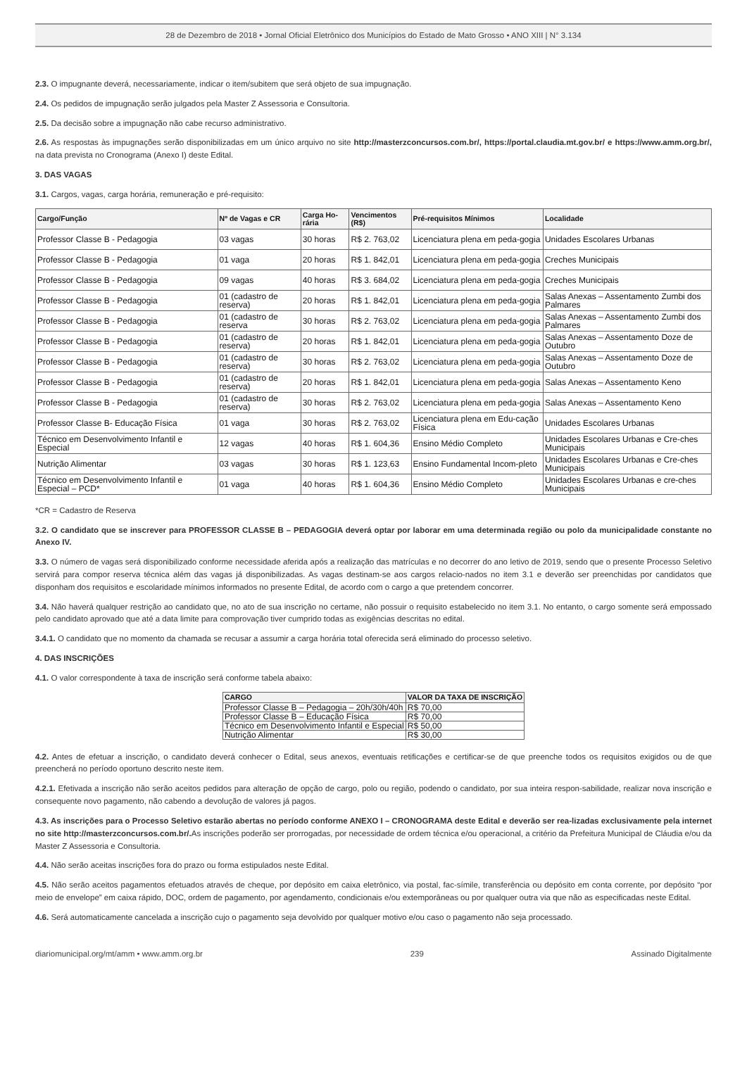28 de Dezembro de 2018 • Jornal Oficial Eletrônico dos Municípios do Estado de Mato Grosso • ANO XIII | N° 3.134
2.3. O impugnante deverá, necessariamente, indicar o item/subitem que será objeto de sua impugnação.
2.4. Os pedidos de impugnação serão julgados pela Master Z Assessoria e Consultoria.
2.5. Da decisão sobre a impugnação não cabe recurso administrativo.
2.6. As respostas às impugnações serão disponibilizadas em um único arquivo no site http://masterzconcursos.com.br/, https://portal.claudia.mt.gov.br/ e https://www.amm.org.br/, na data prevista no Cronograma (Anexo I) deste Edital.
3. DAS VAGAS
3.1. Cargos, vagas, carga horária, remuneração e pré-requisito:
| Cargo/Função | Nº de Vagas e CR | Carga Ho-rária | Vencimentos (R$) | Pré-requisitos Mínimos | Localidade |
| --- | --- | --- | --- | --- | --- |
| Professor Classe B - Pedagogia | 03 vagas | 30 horas | R$ 2. 763,02 | Licenciatura plena em peda-gogia | Unidades Escolares Urbanas |
| Professor Classe B - Pedagogia | 01 vaga | 20 horas | R$ 1. 842,01 | Licenciatura plena em peda-gogia | Creches Municipais |
| Professor Classe B - Pedagogia | 09 vagas | 40 horas | R$ 3. 684,02 | Licenciatura plena em peda-gogia | Creches Municipais |
| Professor Classe B - Pedagogia | 01 (cadastro de reserva) | 20 horas | R$ 1. 842,01 | Licenciatura plena em peda-gogia | Salas Anexas – Assentamento Zumbi dos Palmares |
| Professor Classe B - Pedagogia | 01 (cadastro de reserva | 30 horas | R$ 2. 763,02 | Licenciatura plena em peda-gogia | Salas Anexas – Assentamento Zumbi dos Palmares |
| Professor Classe B - Pedagogia | 01 (cadastro de reserva) | 20 horas | R$ 1. 842,01 | Licenciatura plena em peda-gogia | Salas Anexas – Assentamento Doze de Outubro |
| Professor Classe B - Pedagogia | 01 (cadastro de reserva) | 30 horas | R$ 2. 763,02 | Licenciatura plena em peda-gogia | Salas Anexas – Assentamento Doze de Outubro |
| Professor Classe B - Pedagogia | 01 (cadastro de reserva) | 20 horas | R$ 1. 842,01 | Licenciatura plena em peda-gogia | Salas Anexas – Assentamento Keno |
| Professor Classe B - Pedagogia | 01 (cadastro de reserva) | 30 horas | R$ 2. 763,02 | Licenciatura plena em peda-gogia | Salas Anexas – Assentamento Keno |
| Professor Classe B- Educação Física | 01 vaga | 30 horas | R$ 2. 763,02 | Licenciatura plena em Edu-cação Física | Unidades Escolares Urbanas |
| Técnico em Desenvolvimento Infantil e Especial | 12 vagas | 40 horas | R$ 1. 604,36 | Ensino Médio Completo | Unidades Escolares Urbanas e Cre-ches Municipais |
| Nutrição Alimentar | 03 vagas | 30 horas | R$ 1. 123,63 | Ensino Fundamental Incom-pleto | Unidades Escolares Urbanas e Cre-ches Municipais |
| Técnico em Desenvolvimento Infantil e Especial – PCD* | 01 vaga | 40 horas | R$ 1. 604,36 | Ensino Médio Completo | Unidades Escolares Urbanas e cre-ches Municipais |
*CR = Cadastro de Reserva
3.2. O candidato que se inscrever para PROFESSOR CLASSE B – PEDAGOGIA deverá optar por laborar em uma determinada região ou polo da municipalidade constante no Anexo IV.
3.3. O número de vagas será disponibilizado conforme necessidade aferida após a realização das matrículas e no decorrer do ano letivo de 2019, sendo que o presente Processo Seletivo servirá para compor reserva técnica além das vagas já disponibilizadas. As vagas destinam-se aos cargos relacio-nados no item 3.1 e deverão ser preenchidas por candidatos que disponham dos requisitos e escolaridade mínimos informados no presente Edital, de acordo com o cargo a que pretendem concorrer.
3.4. Não haverá qualquer restrição ao candidato que, no ato de sua inscrição no certame, não possuir o requisito estabelecido no item 3.1. No entanto, o cargo somente será empossado pelo candidato aprovado que até a data limite para comprovação tiver cumprido todas as exigências descritas no edital.
3.4.1. O candidato que no momento da chamada se recusar a assumir a carga horária total oferecida será eliminado do processo seletivo.
4. DAS INSCRIÇÕES
4.1. O valor correspondente à taxa de inscrição será conforme tabela abaixo:
| CARGO | VALOR DA TAXA DE INSCRIÇÃO |
| --- | --- |
| Professor Classe B – Pedagogia – 20h/30h/40h | R$ 70,00 |
| Professor Classe B – Educação Física | R$ 70,00 |
| Técnico em Desenvolvimento Infantil e Especial | R$ 50,00 |
| Nutrição Alimentar | R$ 30,00 |
4.2. Antes de efetuar a inscrição, o candidato deverá conhecer o Edital, seus anexos, eventuais retificações e certificar-se de que preenche todos os requisitos exigidos ou de que preencherá no período oportuno descrito neste item.
4.2.1. Efetivada a inscrição não serão aceitos pedidos para alteração de opção de cargo, polo ou região, podendo o candidato, por sua inteira respon-sabilidade, realizar nova inscrição e consequente novo pagamento, não cabendo a devolução de valores já pagos.
4.3. As inscrições para o Processo Seletivo estarão abertas no período conforme ANEXO I – CRONOGRAMA deste Edital e deverão ser rea-lizadas exclusivamente pela internet no site http://masterzconcursos.com.br/. As inscrições poderão ser prorrogadas, por necessidade de ordem técnica e/ou operacional, a critério da Prefeitura Municipal de Cláudia e/ou da Master Z Assessoria e Consultoria.
4.4. Não serão aceitas inscrições fora do prazo ou forma estipulados neste Edital.
4.5. Não serão aceitos pagamentos efetuados através de cheque, por depósito em caixa eletrônico, via postal, fac-símile, transferência ou depósito em conta corrente, por depósito “por meio de envelope” em caixa rápido, DOC, ordem de pagamento, por agendamento, condicionais e/ou extemporâneas ou por qualquer outra via que não as especificadas neste Edital.
4.6. Será automaticamente cancelada a inscrição cujo o pagamento seja devolvido por qualquer motivo e/ou caso o pagamento não seja processado.
diariomunicipal.org/mt/amm • www.amm.org.br 239 Assinado Digitalmente